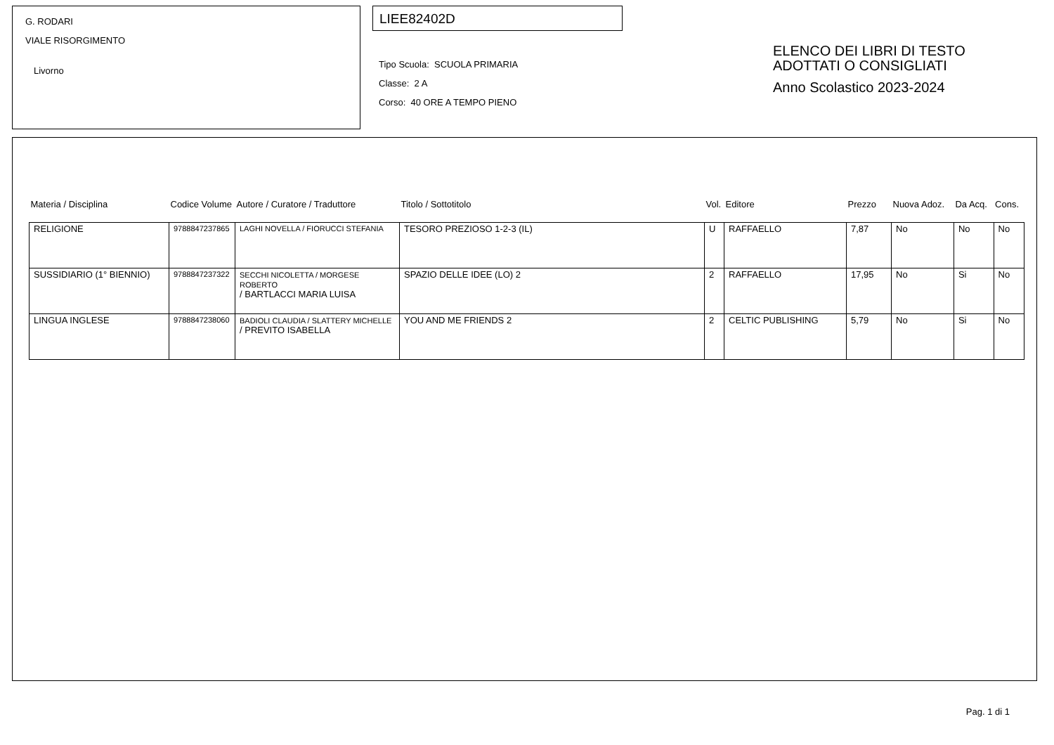G. RODARI
VIALE RISORGIMENTO
Livorno
LIEE82402D
Tipo Scuola: SCUOLA PRIMARIA
Classe: 2 A
Corso: 40 ORE A TEMPO PIENO
ELENCO DEI LIBRI DI TESTO
ADOTTATI O CONSIGLIATI
Anno Scolastico 2023-2024
| Materia / Disciplina | Codice Volume | Autore / Curatore / Traduttore | Titolo / Sottotitolo | Vol. | Editore | Prezzo | Nuova Adoz. | Da Acq. | Cons. |
| --- | --- | --- | --- | --- | --- | --- | --- | --- | --- |
| RELIGIONE | 9788847237865 | LAGHI NOVELLA / FIORUCCI STEFANIA | TESORO PREZIOSO 1-2-3 (IL) | U | RAFFAELLO | 7,87 | No | No | No |
| SUSSIDIARIO (1° BIENNIO) | 9788847237322 | SECCHI NICOLETTA / MORGESE ROBERTO / BARTLACCI MARIA LUISA | SPAZIO DELLE IDEE (LO) 2 | 2 | RAFFAELLO | 17,95 | No | Si | No |
| LINGUA INGLESE | 9788847238060 | BADIOLI CLAUDIA / SLATTERY MICHELLE / PREVITO ISABELLA | YOU AND ME FRIENDS 2 | 2 | CELTIC PUBLISHING | 5,79 | No | Si | No |
Pag. 1 di 1